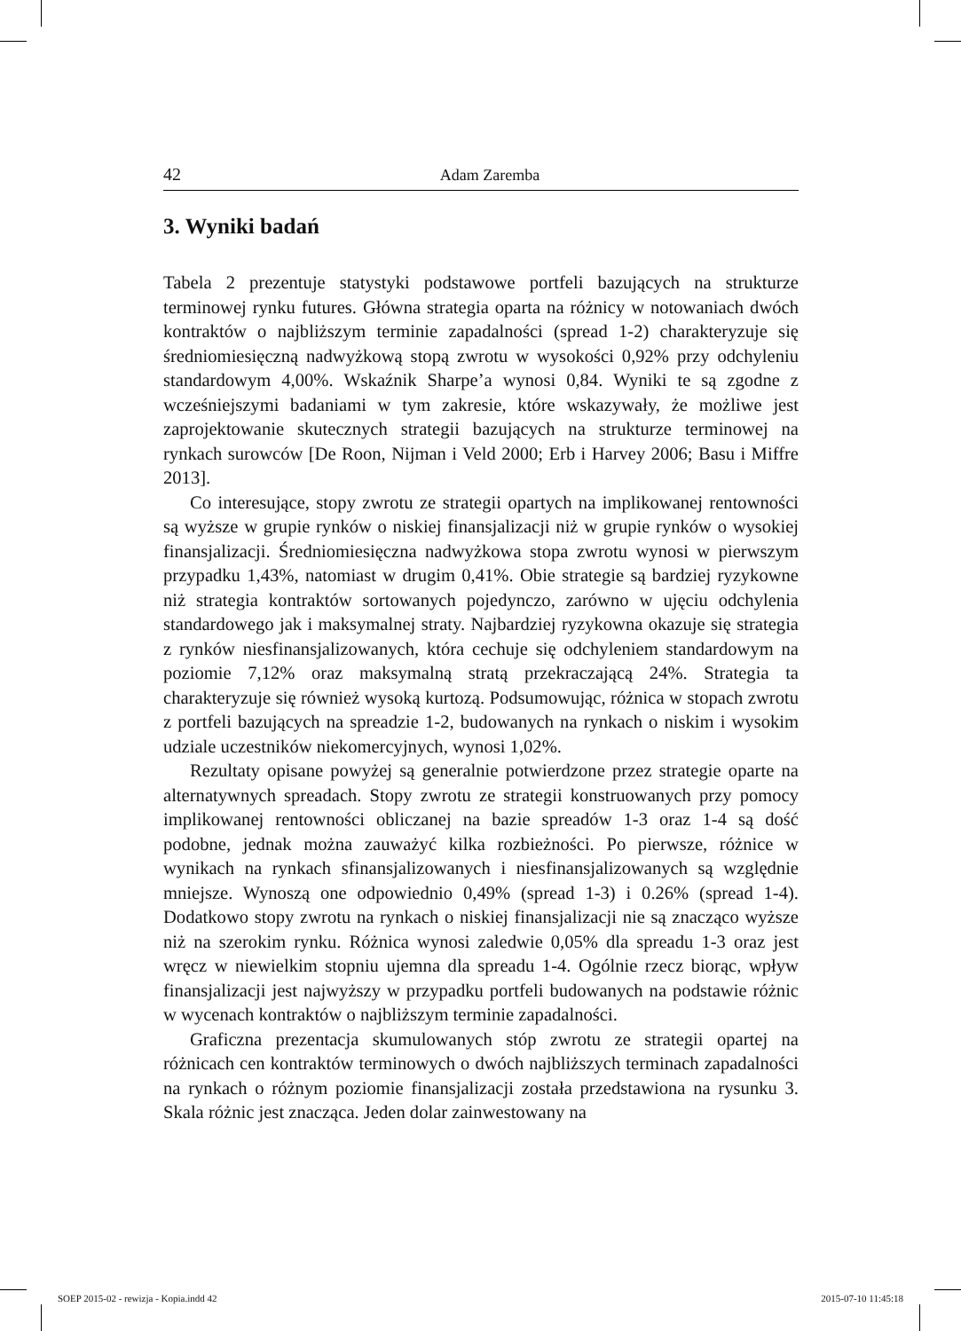42 Adam Zaremba
3. Wyniki badań
Tabela 2 prezentuje statystyki podstawowe portfeli bazujących na strukturze terminowej rynku futures. Główna strategia oparta na różnicy w notowaniach dwóch kontraktów o najbliższym terminie zapadalności (spread 1-2) charakteryzuje się średniomiesięczną nadwyżkową stopą zwrotu w wysokości 0,92% przy odchyleniu standardowym 4,00%. Wskaźnik Sharpe’a wynosi 0,84. Wyniki te są zgodne z wcześniejszymi badaniami w tym zakresie, które wskazywały, że możliwe jest zaprojektowanie skutecznych strategii bazujących na strukturze terminowej na rynkach surowców [De Roon, Nijman i Veld 2000; Erb i Harvey 2006; Basu i Miffre 2013].
Co interesujące, stopy zwrotu ze strategii opartych na implikowanej rentowności są wyższe w grupie rynków o niskiej finansjalizacji niż w grupie rynków o wysokiej finansjalizacji. Średniomiesięczna nadwyżkowa stopa zwrotu wynosi w pierwszym przypadku 1,43%, natomiast w drugim 0,41%. Obie strategie są bardziej ryzykowne niż strategia kontraktów sortowanych pojedynczo, zarówno w ujęciu odchylenia standardowego jak i maksymalnej straty. Najbardziej ryzykowna okazuje się strategia z rynków niesfinansjalizowanych, która cechuje się odchyleniem standardowym na poziomie 7,12% oraz maksymalną stratą przekraczającą 24%. Strategia ta charakteryzuje się również wysoką kurtozą. Podsumowując, różnica w stopach zwrotu z portfeli bazujących na spreadzie 1-2, budowanych na rynkach o niskim i wysokim udziale uczestników niekomercyjnych, wynosi 1,02%.
Rezultaty opisane powyżej są generalnie potwierdzone przez strategie oparte na alternatywnych spreadach. Stopy zwrotu ze strategii konstruowanych przy pomocy implikowanej rentowności obliczanej na bazie spreadów 1-3 oraz 1-4 są dość podobne, jednak można zauważyć kilka rozbieżności. Po pierwsze, różnice w wynikach na rynkach sfinansjalizowanych i niesfinansjalizowanych są względnie mniejsze. Wynoszą one odpowiednio 0,49% (spread 1-3) i 0.26% (spread 1-4). Dodatkowo stopy zwrotu na rynkach o niskiej finansjalizacji nie są znacząco wyższe niż na szerokim rynku. Różnica wynosi zaledwie 0,05% dla spreadu 1-3 oraz jest wręcz w niewielkim stopniu ujemna dla spreadu 1-4. Ogólnie rzecz biorąc, wpływ finansjalizacji jest najwyższy w przypadku portfeli budowanych na podstawie różnic w wycenach kontraktów o najbliższym terminie zapadalności.
Graficzna prezentacja skumulowanych stóp zwrotu ze strategii opartej na różnicach cen kontraktów terminowych o dwóch najbliższych terminach zapadalności na rynkach o różnym poziomie finansjalizacji została przedstawiona na rysunku 3. Skala różnic jest znacząca. Jeden dolar zainwestowany na
SOEP 2015-02 - rewizja - Kopia.indd 42 2015-07-10 11:45:18